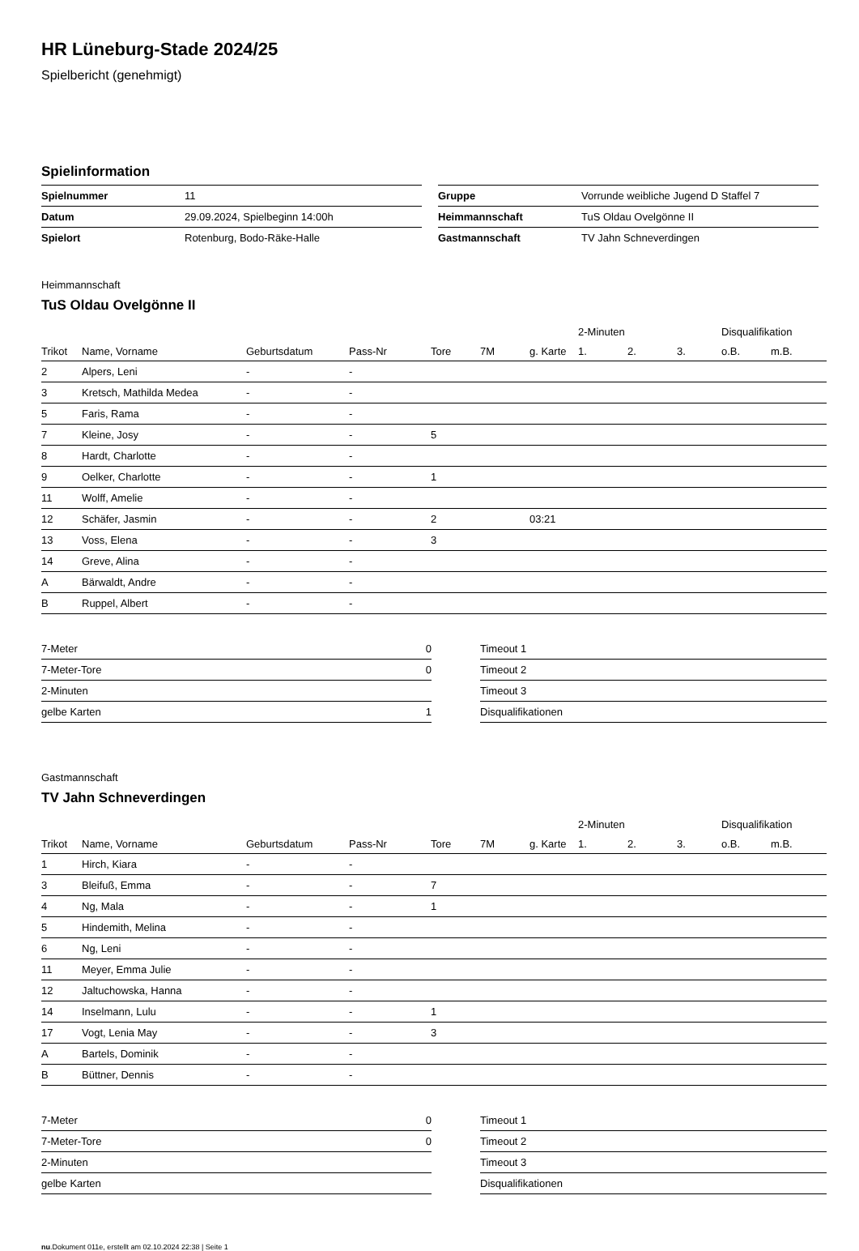HR Lüneburg-Stade 2024/25
Spielbericht (genehmigt)
Spielinformation
| Spielnummer | 11 |
| Datum | 29.09.2024, Spielbeginn 14:00h |
| Spielort | Rotenburg, Bodo-Räke-Halle |
| Gruppe | Vorrunde weibliche Jugend D Staffel 7 |
| Heimmannschaft | TuS Oldau Ovelgönne II |
| Gastmannschaft | TV Jahn Schneverdingen |
Heimmannschaft
TuS Oldau Ovelgönne II
| | | | | | | | 2-Minuten | | | Disqualifikation | |
| --- | --- | --- | --- | --- | --- | --- | --- | --- | --- | --- | --- |
| Trikot | Name, Vorname | Geburtsdatum | Pass-Nr | Tore | 7M | g. Karte | 1. | 2. | 3. | o.B. | m.B. |
| 2 | Alpers, Leni | - | - | | | | | | | | |
| 3 | Kretsch, Mathilda Medea | - | - | | | | | | | | |
| 5 | Faris, Rama | - | - | | | | | | | | |
| 7 | Kleine, Josy | - | - | 5 | | | | | | | |
| 8 | Hardt, Charlotte | - | - | | | | | | | | |
| 9 | Oelker, Charlotte | - | - | 1 | | | | | | | |
| 11 | Wolff, Amelie | - | - | | | | | | | | |
| 12 | Schäfer, Jasmin | - | - | 2 | | 03:21 | | | | | |
| 13 | Voss, Elena | - | - | 3 | | | | | | | |
| 14 | Greve, Alina | - | - | | | | | | | | |
| A | Bärwaldt, Andre | - | - | | | | | | | | |
| B | Ruppel, Albert | - | - | | | | | | | | |
| 7-Meter | 0 |
| 7-Meter-Tore | 0 |
| 2-Minuten | |
| gelbe Karten | 1 |
| Timeout 1 |
| Timeout 2 |
| Timeout 3 |
| Disqualifikationen |
Gastmannschaft
TV Jahn Schneverdingen
| | | | | | | | 2-Minuten | | | Disqualifikation | |
| --- | --- | --- | --- | --- | --- | --- | --- | --- | --- | --- | --- |
| Trikot | Name, Vorname | Geburtsdatum | Pass-Nr | Tore | 7M | g. Karte | 1. | 2. | 3. | o.B. | m.B. |
| 1 | Hirch, Kiara | - | - | | | | | | | | |
| 3 | Bleifuß, Emma | - | - | 7 | | | | | | | |
| 4 | Ng, Mala | - | - | 1 | | | | | | | |
| 5 | Hindemith, Melina | - | - | | | | | | | | |
| 6 | Ng, Leni | - | - | | | | | | | | |
| 11 | Meyer, Emma Julie | - | - | | | | | | | | |
| 12 | Jaltuchowska, Hanna | - | - | | | | | | | | |
| 14 | Inselmann, Lulu | - | - | 1 | | | | | | | |
| 17 | Vogt, Lenia May | - | - | 3 | | | | | | | |
| A | Bartels, Dominik | - | - | | | | | | | | |
| B | Büttner, Dennis | - | - | | | | | | | | |
| 7-Meter | 0 |
| 7-Meter-Tore | 0 |
| 2-Minuten | |
| gelbe Karten | |
| Timeout 1 |
| Timeout 2 |
| Timeout 3 |
| Disqualifikationen |
nu.Dokument 011e, erstellt am 02.10.2024 22:38 | Seite 1